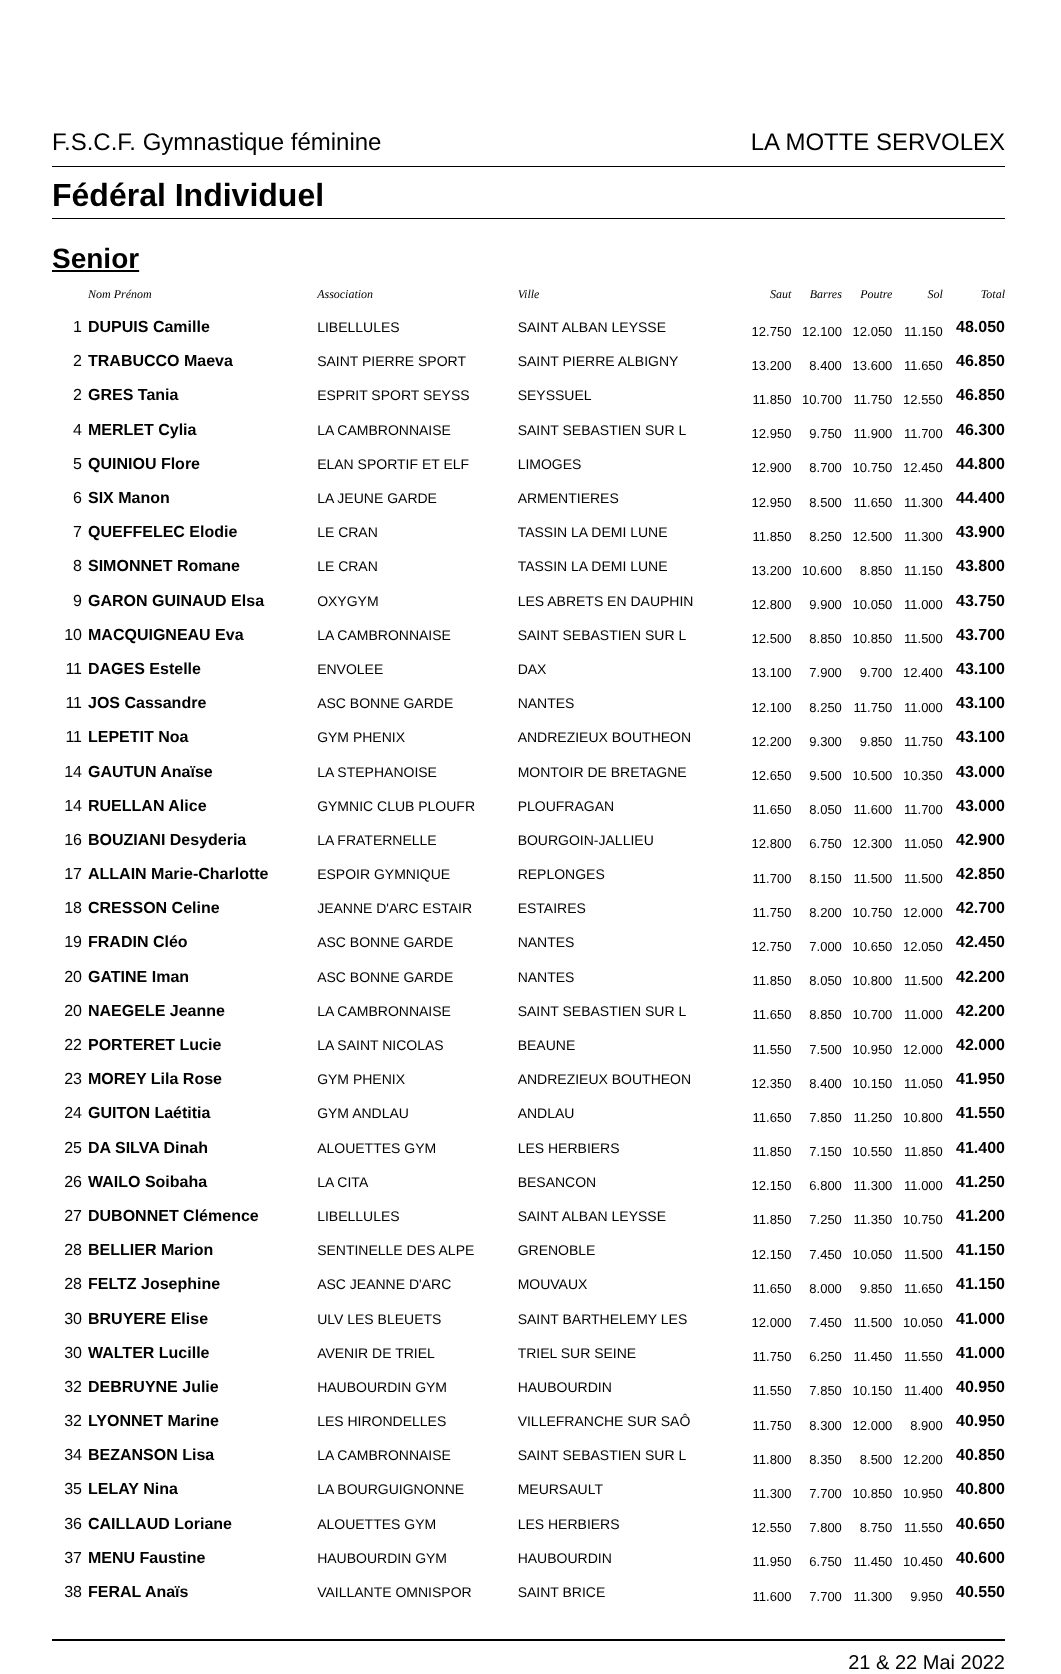F.S.C.F. Gymnastique féminine LA MOTTE SERVOLEX
Fédéral Individuel
Senior
| | Nom Prénom | Association | Ville | Saut | Barres | Poutre | Sol | Total |
| --- | --- | --- | --- | --- | --- | --- | --- | --- |
| 1 | DUPUIS Camille | LIBELLULES | SAINT ALBAN LEYSSE | 12.750 | 12.100 | 12.050 | 11.150 | 48.050 |
| 2 | TRABUCCO Maeva | SAINT PIERRE SPORT | SAINT PIERRE ALBIGNY | 13.200 | 8.400 | 13.600 | 11.650 | 46.850 |
| 2 | GRES Tania | ESPRIT SPORT SEYSS | SEYSSUEL | 11.850 | 10.700 | 11.750 | 12.550 | 46.850 |
| 4 | MERLET Cylia | LA CAMBRONNAISE | SAINT SEBASTIEN SUR L | 12.950 | 9.750 | 11.900 | 11.700 | 46.300 |
| 5 | QUINIOU Flore | ELAN SPORTIF ET ELF | LIMOGES | 12.900 | 8.700 | 10.750 | 12.450 | 44.800 |
| 6 | SIX Manon | LA JEUNE GARDE | ARMENTIERES | 12.950 | 8.500 | 11.650 | 11.300 | 44.400 |
| 7 | QUEFFELEC Elodie | LE CRAN | TASSIN LA DEMI LUNE | 11.850 | 8.250 | 12.500 | 11.300 | 43.900 |
| 8 | SIMONNET Romane | LE CRAN | TASSIN LA DEMI LUNE | 13.200 | 10.600 | 8.850 | 11.150 | 43.800 |
| 9 | GARON GUINAUD Elsa | OXYGYM | LES ABRETS EN DAUPHIN | 12.800 | 9.900 | 10.050 | 11.000 | 43.750 |
| 10 | MACQUIGNEAU Eva | LA CAMBRONNAISE | SAINT SEBASTIEN SUR L | 12.500 | 8.850 | 10.850 | 11.500 | 43.700 |
| 11 | DAGES Estelle | ENVOLEE | DAX | 13.100 | 7.900 | 9.700 | 12.400 | 43.100 |
| 11 | JOS Cassandre | ASC BONNE GARDE | NANTES | 12.100 | 8.250 | 11.750 | 11.000 | 43.100 |
| 11 | LEPETIT Noa | GYM PHENIX | ANDREZIEUX BOUTHEON | 12.200 | 9.300 | 9.850 | 11.750 | 43.100 |
| 14 | GAUTUN Anaïse | LA STEPHANOISE | MONTOIR DE BRETAGNE | 12.650 | 9.500 | 10.500 | 10.350 | 43.000 |
| 14 | RUELLAN Alice | GYMNIC CLUB PLOUFR | PLOUFRAGAN | 11.650 | 8.050 | 11.600 | 11.700 | 43.000 |
| 16 | BOUZIANI Desyderia | LA FRATERNELLE | BOURGOIN-JALLIEU | 12.800 | 6.750 | 12.300 | 11.050 | 42.900 |
| 17 | ALLAIN Marie-Charlotte | ESPOIR GYMNIQUE | REPLONGES | 11.700 | 8.150 | 11.500 | 11.500 | 42.850 |
| 18 | CRESSON Celine | JEANNE D'ARC ESTAIR | ESTAIRES | 11.750 | 8.200 | 10.750 | 12.000 | 42.700 |
| 19 | FRADIN Cléo | ASC BONNE GARDE | NANTES | 12.750 | 7.000 | 10.650 | 12.050 | 42.450 |
| 20 | GATINE Iman | ASC BONNE GARDE | NANTES | 11.850 | 8.050 | 10.800 | 11.500 | 42.200 |
| 20 | NAEGELE Jeanne | LA CAMBRONNAISE | SAINT SEBASTIEN SUR L | 11.650 | 8.850 | 10.700 | 11.000 | 42.200 |
| 22 | PORTERET Lucie | LA SAINT NICOLAS | BEAUNE | 11.550 | 7.500 | 10.950 | 12.000 | 42.000 |
| 23 | MOREY Lila Rose | GYM PHENIX | ANDREZIEUX BOUTHEON | 12.350 | 8.400 | 10.150 | 11.050 | 41.950 |
| 24 | GUITON Laétitia | GYM ANDLAU | ANDLAU | 11.650 | 7.850 | 11.250 | 10.800 | 41.550 |
| 25 | DA SILVA Dinah | ALOUETTES GYM | LES HERBIERS | 11.850 | 7.150 | 10.550 | 11.850 | 41.400 |
| 26 | WAILO Soibaha | LA CITA | BESANCON | 12.150 | 6.800 | 11.300 | 11.000 | 41.250 |
| 27 | DUBONNET Clémence | LIBELLULES | SAINT ALBAN LEYSSE | 11.850 | 7.250 | 11.350 | 10.750 | 41.200 |
| 28 | BELLIER Marion | SENTINELLE DES ALPE | GRENOBLE | 12.150 | 7.450 | 10.050 | 11.500 | 41.150 |
| 28 | FELTZ Josephine | ASC JEANNE D'ARC | MOUVAUX | 11.650 | 8.000 | 9.850 | 11.650 | 41.150 |
| 30 | BRUYERE Elise | ULV LES BLEUETS | SAINT BARTHELEMY LES | 12.000 | 7.450 | 11.500 | 10.050 | 41.000 |
| 30 | WALTER Lucille | AVENIR DE TRIEL | TRIEL SUR SEINE | 11.750 | 6.250 | 11.450 | 11.550 | 41.000 |
| 32 | DEBRUYNE Julie | HAUBOURDIN GYM | HAUBOURDIN | 11.550 | 7.850 | 10.150 | 11.400 | 40.950 |
| 32 | LYONNET Marine | LES HIRONDELLES | VILLEFRANCHE SUR SAÔ | 11.750 | 8.300 | 12.000 | 8.900 | 40.950 |
| 34 | BEZANSON Lisa | LA CAMBRONNAISE | SAINT SEBASTIEN SUR L | 11.800 | 8.350 | 8.500 | 12.200 | 40.850 |
| 35 | LELAY Nina | LA BOURGUIGNONNE | MEURSAULT | 11.300 | 7.700 | 10.850 | 10.950 | 40.800 |
| 36 | CAILLAUD Loriane | ALOUETTES GYM | LES HERBIERS | 12.550 | 7.800 | 8.750 | 11.550 | 40.650 |
| 37 | MENU Faustine | HAUBOURDIN GYM | HAUBOURDIN | 11.950 | 6.750 | 11.450 | 10.450 | 40.600 |
| 38 | FERAL Anaïs | VAILLANTE OMNISPOR | SAINT BRICE | 11.600 | 7.700 | 11.300 | 9.950 | 40.550 |
21 & 22 Mai 2022